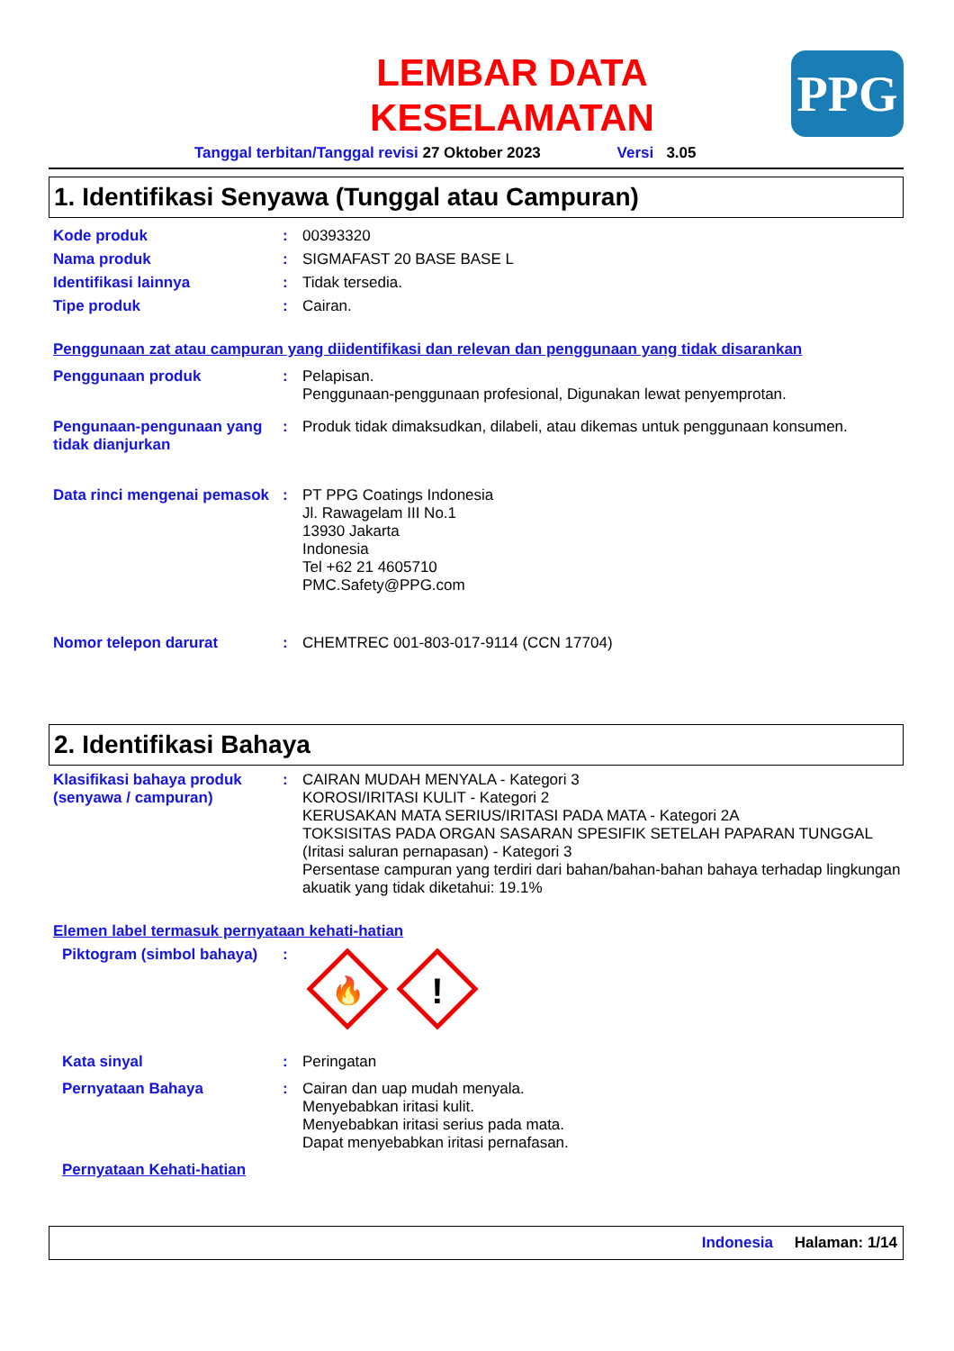LEMBAR DATA
KESELAMATAN
PPG
Tanggal terbitan/Tanggal revisi 27 Oktober 2023 Versi 3.05
1. Identifikasi Senyawa (Tunggal atau Campuran)
Kode produk : 00393320
Nama produk : SIGMAFAST 20 BASE BASE L
Identifikasi lainnya : Tidak tersedia.
Tipe produk : Cairan.
Penggunaan zat atau campuran yang diidentifikasi dan relevan dan penggunaan yang tidak disarankan
Penggunaan produk : Pelapisan.
Penggunaan-penggunaan profesional, Digunakan lewat penyemprotan.
Pengunaan-pengunaan yang tidak dianjurkan
: Produk tidak dimaksudkan, dilabeli, atau dikemas untuk penggunaan konsumen.
Data rinci mengenai pemasok
: PT PPG Coatings Indonesia
Jl. Rawagelam III No.1
13930 Jakarta
Indonesia
Tel +62 21 4605710
PMC.Safety@PPG.com
Nomor telepon darurat : CHEMTREC 001-803-017-9114 (CCN 17704)
2. Identifikasi Bahaya
Klasifikasi bahaya produk (senyawa / campuran)
: CAIRAN MUDAH MENYALA - Kategori 3
KOROSI/IRITASI KULIT - Kategori 2
KERUSAKAN MATA SERIUS/IRITASI PADA MATA - Kategori 2A
TOKSISITAS PADA ORGAN SASARAN SPESIFIK SETELAH PAPARAN TUNGGAL (Iritasi saluran pernapasan) - Kategori 3
Persentase campuran yang terdiri dari bahan/bahan-bahan bahaya terhadap lingkungan akuatik yang tidak diketahui: 19.1%
Elemen label termasuk pernyataan kehati-hatian
Piktogram (simbol bahaya)
:
🔥
!
Kata sinyal : Peringatan
Pernyataan Bahaya : Cairan dan uap mudah menyala.
Menyebabkan iritasi kulit.
Menyebabkan iritasi serius pada mata.
Dapat menyebabkan iritasi pernafasan.
Pernyataan Kehati-hatian
Indonesia Halaman: 1/14